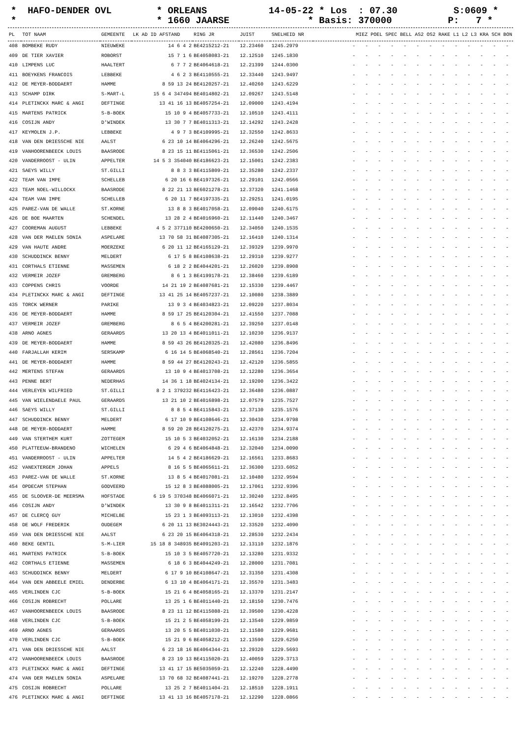* HAFO-DENDER OVL * ORLEANS 14-05-22 * Los : 07.30 S:0609 * * * 1660 JAARSE * Basis: 370000 P: 7 *
| PL | TOT NAAM | GEMEENTE | LK AD ID AFSTAND | RING JR | JUIST | SNELHEID NR | MIEZ POEL SPEC BELL AS2 OS2 RAKE L1 L2 L3 KRA SCH BON |
| --- | --- | --- | --- | --- | --- | --- | --- |
| 408 | BOMBEKE RUDY | NIEUWEKE | 14 6 4 2 | BE4215212-21 | 12.23460 | 1245.2979 | - - - - - - - - - - - - - |
| 409 | DE TIER XAVIER | ROBORST | 15 7 1 6 | BE4058083-21 | 12.12510 | 1245.1830 | - - - - - - - - - - - - - |
| 410 | LIMPENS LUC | HAALTERT | 6 7 7 2 | BE4064618-21 | 12.21399 | 1244.0300 | - - - - - - - - - - - - - |
| 411 | BOEYKENS FRANCOIS | LEBBEKE | 4 6 2 3 | BE4110555-21 | 12.33440 | 1243.9497 | - - - - - - - - - - - - - |
| 412 | DE MEYER-BODDAERT | HAMME | 8 59 13 24 | BE4120257-21 | 12.40260 | 1243.6229 | - - - - - - - - - - - - - |
| 413 | SCHAMP DIRK | S-MART-L | 15 6 4 347494 | BE4014802-21 | 12.09267 | 1243.5148 | - - - - - - - - - - - - - |
| 414 | PLETINCKX MARC & ANGI | DEFTINGE | 13 41 16 13 | BE4057254-21 | 12.09000 | 1243.4194 | - - - - - - - - - - - - - |
| 415 | MARTENS PATRICK | S-B-BOEK | 15 10 9 4 | BE4057733-21 | 12.10510 | 1243.4111 | - - - - - - - - - - - - - |
| 416 | COSIJN ANDY | D'WINDEK | 13 30 7 7 | BE4011313-21 | 12.14292 | 1243.2428 | - - - - - - - - - - - - - |
| 417 | KEYMOLEN J.P. | LEBBEKE | 4 9 7 3 | BE4109995-21 | 12.32550 | 1242.8633 | - - - - - - - - - - - - - |
| 418 | VAN DEN DRIESSCHE NIE | AALST | 6 23 10 14 | BE4064296-21 | 12.26240 | 1242.5675 | - - - - - - - - - - - - - |
| 419 | VANHOORENBEECK LOUIS | BAASRODE | 8 23 15 11 | BE4115061-21 | 12.36530 | 1242.2506 | - - - - - - - - - - - - - |
| 420 | VANDERROOST - ULIN | APPELTER | 14 5 3 354040 | BE4186623-21 | 12.15001 | 1242.2383 | - - - - - - - - - - - - - |
| 421 | SAEYS WILLY | ST.GILLI | 8 8 3 3 | BE4115809-21 | 12.35280 | 1242.2337 | - - - - - - - - - - - - - |
| 422 | TEAM VAN IMPE | SCHELLEB | 6 20 16 6 | BE4197326-21 | 12.29101 | 1242.0566 | - - - - - - - - - - - - - |
| 423 | TEAM NOEL-WILLOCKX | BAASRODE | 8 22 21 13 | BE6021278-21 | 12.37320 | 1241.1468 | - - - - - - - - - - - - - |
| 424 | TEAM VAN IMPE | SCHELLEB | 6 20 11 7 | BE4197335-21 | 12.29251 | 1241.0195 | - - - - - - - - - - - - - |
| 425 | PAREZ-VAN DE WALLE | ST.KORNE | 13 8 8 3 | BE4017058-21 | 12.09040 | 1240.6175 | - - - - - - - - - - - - - |
| 426 | DE BOE MAARTEN | SCHENDEL | 13 28 2 4 | BE4016960-21 | 12.11440 | 1240.3467 | - - - - - - - - - - - - - |
| 427 | COOREMAN AUGUST | LEBBEKE | 4 5 2 377110 | BE4200650-21 | 12.34050 | 1240.1535 | - - - - - - - - - - - - - |
| 428 | VAN DER MAELEN SONIA | ASPELARE | 13 70 58 31 | BE4087305-21 | 12.16410 | 1240.1314 | - - - - - - - - - - - - - |
| 429 | VAN HAUTE ANDRE | MOERZEKE | 6 20 11 12 | BE4165129-21 | 12.39329 | 1239.9970 | - - - - - - - - - - - - - |
| 430 | SCHUDDINCK BENNY | MELDERT | 6 17 5 8 | BE4108638-21 | 12.29310 | 1239.9277 | - - - - - - - - - - - - - |
| 431 | CORTHALS ETIENNE | MASSEMEN | 6 18 2 2 | BE4044201-21 | 12.26020 | 1239.8908 | - - - - - - - - - - - - - |
| 432 | VERMEIR JOZEF | GREMBERG | 8 6 1 3 | BE4199178-21 | 12.38460 | 1239.6189 | - - - - - - - - - - - - - |
| 433 | COPPENS CHRIS | VOORDE | 14 21 19 2 | BE4087681-21 | 12.15330 | 1239.4467 | - - - - - - - - - - - - - |
| 434 | PLETINCKX MARC & ANGI | DEFTINGE | 13 41 25 14 | BE4057237-21 | 12.10080 | 1238.3889 | - - - - - - - - - - - - - |
| 435 | TORCK WERNER | PARIKE | 13 9 3 4 | BE4034823-21 | 12.09220 | 1237.8034 | - - - - - - - - - - - - - |
| 436 | DE MEYER-BODDAERT | HAMME | 8 59 17 25 | BE4120304-21 | 12.41550 | 1237.7088 | - - - - - - - - - - - - - |
| 437 | VERMEIR JOZEF | GREMBERG | 8 6 5 4 | BE4200281-21 | 12.39250 | 1237.0148 | - - - - - - - - - - - - - |
| 438 | ARNO AGNES | GERAARDS | 13 20 13 4 | BE4011011-21 | 12.10230 | 1236.9137 | - - - - - - - - - - - - - |
| 439 | DE MEYER-BODDAERT | HAMME | 8 59 43 26 | BE4120325-21 | 12.42080 | 1236.8496 | - - - - - - - - - - - - - |
| 440 | FARJALLAH KERIM | SERSKAMP | 6 16 14 5 | BE4068540-21 | 12.28561 | 1236.7204 | - - - - - - - - - - - - - |
| 441 | DE MEYER-BODDAERT | HAMME | 8 59 44 27 | BE4120243-21 | 12.42120 | 1236.5855 | - - - - - - - - - - - - - |
| 442 | MERTENS STEFAN | GERAARDS | 13 10 9 4 | BE4013708-21 | 12.12280 | 1236.3654 | - - - - - - - - - - - - - |
| 443 | PENNE BERT | NEDERHAS | 14 36 1 18 | BE4024134-21 | 12.19200 | 1236.3422 | - - - - - - - - - - - - - |
| 444 | VERLEYEN WILFRIED | ST.GILLI | 8 2 1 379232 | BE4116423-21 | 12.36480 | 1236.0887 | - - - - - - - - - - - - - |
| 445 | VAN WIELENDAELE PAUL | GERAARDS | 13 21 10 2 | BE4016898-21 | 12.07579 | 1235.7527 | - - - - - - - - - - - - - |
| 446 | SAEYS WILLY | ST.GILLI | 8 8 5 4 | BE4115843-21 | 12.37130 | 1235.1576 | - - - - - - - - - - - - - |
| 447 | SCHUDDINCK BENNY | MELDERT | 6 17 10 9 | BE4108646-21 | 12.30430 | 1234.9798 | - - - - - - - - - - - - - |
| 448 | DE MEYER-BODDAERT | HAMME | 8 59 20 28 | BE4120275-21 | 12.42370 | 1234.9374 | - - - - - - - - - - - - - |
| 449 | VAN STERTHEM KURT | ZOTTEGEM | 15 10 5 3 | BE4032052-21 | 12.16130 | 1234.2188 | - - - - - - - - - - - - - |
| 450 | PLATTEEUW-BRANDENO | WICHELEN | 6 29 4 6 | BE4064848-21 | 12.32040 | 1234.0090 | - - - - - - - - - - - - - |
| 451 | VANDERROOST - ULIN | APPELTER | 14 5 4 2 | BE4186629-21 | 12.16561 | 1233.8683 | - - - - - - - - - - - - - |
| 452 | VANEXTERGEM JOHAN | APPELS | 8 16 5 5 | BE4065611-21 | 12.36300 | 1233.6052 | - - - - - - - - - - - - - |
| 453 | PAREZ-VAN DE WALLE | ST.KORNE | 13 8 5 4 | BE4017081-21 | 12.10480 | 1232.9594 | - - - - - - - - - - - - - |
| 454 | OPDECAM STEPHAN | GODVEERD | 15 12 8 3 | BE4088005-21 | 12.17061 | 1232.9396 | - - - - - - - - - - - - - |
| 455 | DE SLOOVER-DE MEERSMA | HOFSTADE | 6 19 5 370348 | BE4066071-21 | 12.30240 | 1232.8495 | - - - - - - - - - - - - - |
| 456 | COSIJN ANDY | D'WINDEK | 13 30 9 8 | BE4011311-21 | 12.16542 | 1232.7706 | - - - - - - - - - - - - - |
| 457 | DE CLERCQ GUY | MICHELBE | 15 23 1 3 | BE4093113-21 | 12.13010 | 1232.4398 | - - - - - - - - - - - - - |
| 458 | DE WOLF FREDERIK | OUDEGEM | 6 20 11 13 | BE3024443-21 | 12.33520 | 1232.4090 | - - - - - - - - - - - - - |
| 459 | VAN DEN DRIESSCHE NIE | AALST | 6 23 20 15 | BE4064318-21 | 12.28530 | 1232.2434 | - - - - - - - - - - - - - |
| 460 | BEKE GENTIL | S-M-LIER | 15 18 8 348935 | BE4091203-21 | 12.13110 | 1232.1876 | - - - - - - - - - - - - - |
| 461 | MARTENS PATRICK | S-B-BOEK | 15 10 3 5 | BE4057720-21 | 12.13280 | 1231.9332 | - - - - - - - - - - - - - |
| 462 | CORTHALS ETIENNE | MASSEMEN | 6 18 6 3 | BE4044249-21 | 12.28000 | 1231.7081 | - - - - - - - - - - - - - |
| 463 | SCHUDDINCK BENNY | MELDERT | 6 17 9 10 | BE4108647-21 | 12.31350 | 1231.4308 | - - - - - - - - - - - - - |
| 464 | VAN DEN ABBEELE EMIEL | DENDERBE | 6 13 10 4 | BE4064171-21 | 12.35570 | 1231.3483 | - - - - - - - - - - - - - |
| 465 | VERLINDEN CJC | S-B-BOEK | 15 21 6 4 | BE4058165-21 | 12.13370 | 1231.2147 | - - - - - - - - - - - - - |
| 466 | COSIJN ROBRECHT | POLLARE | 13 25 1 6 | BE4011440-21 | 12.18150 | 1230.7476 | - - - - - - - - - - - - - |
| 467 | VANHOORENBEECK LOUIS | BAASRODE | 8 23 11 12 | BE4115088-21 | 12.39500 | 1230.4228 | - - - - - - - - - - - - - |
| 468 | VERLINDEN CJC | S-B-BOEK | 15 21 2 5 | BE4058199-21 | 12.13540 | 1229.9859 | - - - - - - - - - - - - - |
| 469 | ARNO AGNES | GERAARDS | 13 20 5 5 | BE4011030-21 | 12.11580 | 1229.9681 | - - - - - - - - - - - - - |
| 470 | VERLINDEN CJC | S-B-BOEK | 15 21 9 6 | BE4058212-21 | 12.13590 | 1229.6250 | - - - - - - - - - - - - - |
| 471 | VAN DEN DRIESSCHE NIE | AALST | 6 23 18 16 | BE4064344-21 | 12.29320 | 1229.5693 | - - - - - - - - - - - - - |
| 472 | VANHOORENBEECK LOUIS | BAASRODE | 8 23 19 13 | BE4115020-21 | 12.40059 | 1229.3713 | - - - - - - - - - - - - - |
| 473 | PLETINCKX MARC & ANGI | DEFTINGE | 13 41 17 15 | BE5035059-21 | 12.12240 | 1228.4490 | - - - - - - - - - - - - - |
| 474 | VAN DER MAELEN SONIA | ASPELARE | 13 70 68 32 | BE4087441-21 | 12.19270 | 1228.2778 | - - - - - - - - - - - - - |
| 475 | COSIJN ROBRECHT | POLLARE | 13 25 2 7 | BE4011404-21 | 12.18510 | 1228.1911 | - - - - - - - - - - - - - |
| 476 | PLETINCKX MARC & ANGI | DEFTINGE | 13 41 13 16 | BE4057178-21 | 12.12290 | 1228.0866 | - - - - - - - - - - - - - |